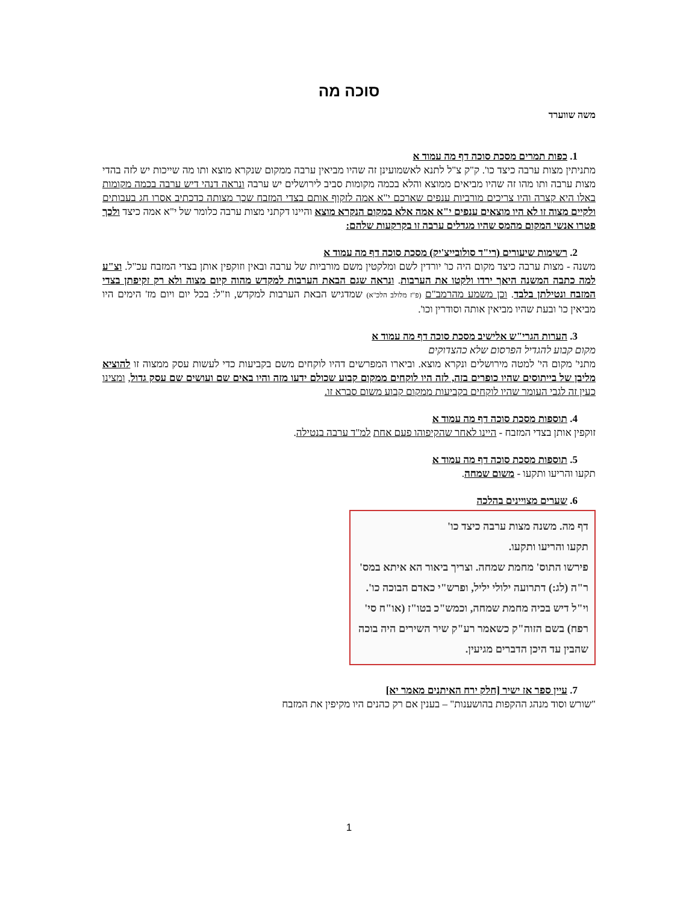סוכה מה
משה שווערד
1. כפות תמרים מסכת סוכה דף מה עמוד א
מתניתין מצות ערבה כיצד כו'. ק"ק צ"ל לתנא לאשמועינן זה שהיו מביאין ערבה ממקום שנקרא מוצא ותו מה שייכות יש לזה בהדי מצות ערבה ותו מהו זה שהיו מביאים ממוצא והלא בכמה מקומות סביב לירושלים יש ערבה ונראה דנהי דיש ערבה בכמה מקומות באלו היא קצרה והיו צריכים מורביות ענפים שארכם י"א אמה לזקוף אותם בצדי המזבח שכך מצותה כדכתיב אסרו חג בעבותים ולקיים מצוה זו לא היו מוצאים ענפים י"א אמה אלא במקום הנקרא מוצא והיינו דקתני מצות ערבה כלומר של י"א אמה כיצד ולכך פטרו אנשי המקום מהמס שהיו מגדלים ערבה זו בקרקעות שלהם:
2. רשימות שיעורים (רי"ד סולובייצ'יק) מסכת סוכה דף מה עמוד א
משנה - מצות ערבה כיצד מקום היה כו' יורדין לשם ומלקטין משם מורביות של ערבה ובאין וזוקפין אותן בצדי המזבח עכ"ל. וצ"ע למה כתבה המשנה היאך ירדו ולקטו את הערבות. ונראה שגם הבאת הערבות למקדש מהוה קיום מצוה ולא רק זקיפתן בצדי המזבח ונטילתן בלבד. וכן משמע מהרמב"ם (פ"ז מלולב הלכ"א) שמדגיש הבאת הערבות למקדש, וז"ל: בכל יום ויום מז' הימים היו מביאין כו' ובעת שהיו מביאין אותה וסודרין וכו'.
3. הערות הגרי"ש אלישיב מסכת סוכה דף מה עמוד א
מקום קבוע להגדיל הפרסום שלא כהצדוקים
מתני' מקום הי' למטה מירושלים ונקרא מוצא. וביארו המפרשים דהיו לוקחים משם בקביעות כדי לעשות עסק ממצוה זו להוציא מליבן של בייתוסים שהיו כופרים בזה, לזה היו לוקחים ממקום קבוע שכולם ידעו מזה והיו באים שם ועושים שם עסק גדול, ומצינו כעין זה לגבי העומר שהיו לוקחים בקביעות ממקום קבוע משום סברא זו.
4. תוספות מסכת סוכה דף מה עמוד א
זוקפין אותן בצדי המזבח - היינו לאחר שהקיפוהו פעם אחת למ"ד ערבה בנטילה.
5. תוספות מסכת סוכה דף מה עמוד א
תקעו והריעו ותקעו - משום שמחה.
6. שערים מצויינים בהלכה
דף מה. משנה מצות ערבה כיצד כו'
תקעו והריעו ותקעו.
פירשו התוס' מחמת שמחה. וצריך ביאור הא איתא במס' ר"ה (לג:) דתרועה ילולי יליל, ופרש"י כאדם הבוכה כו'. וי"ל דיש בכיה מחמת שמחה, וכמש"כ בטו"ז (או"ח סי' רפח) בשם הזוה"ק כשאמר רע"ק שיר השירים היה בוכה שהבין עד היכן הדברים מגיעין.
7. עיין ספר אז ישיר [חלק ירח האיתנים מאמר יא]
"שורש וסוד מנהג ההקפות בהושענות" – בענין אם רק כהנים היו מקיפין את המזבח
1